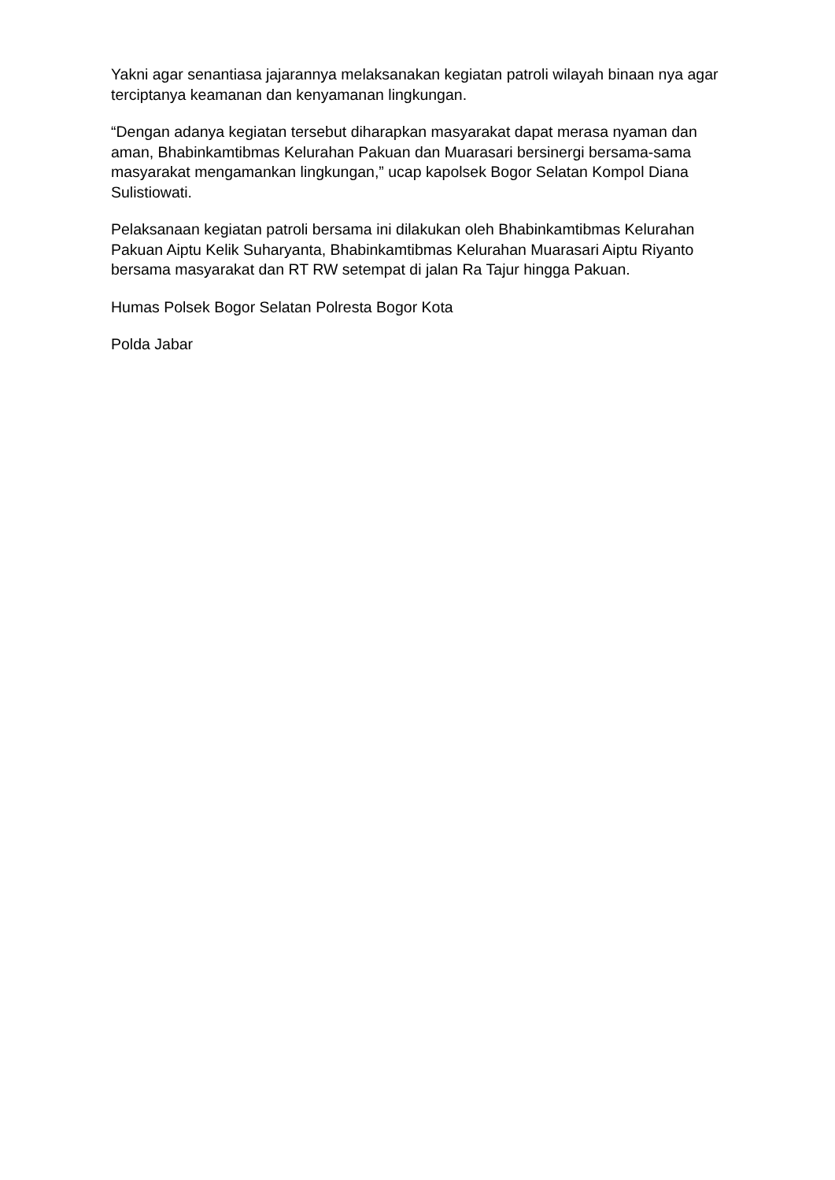Yakni agar senantiasa jajarannya melaksanakan kegiatan patroli wilayah binaan nya agar terciptanya keamanan dan kenyamanan lingkungan.
“Dengan adanya kegiatan tersebut diharapkan masyarakat dapat merasa nyaman dan aman, Bhabinkamtibmas Kelurahan Pakuan dan Muarasari bersinergi bersama-sama masyarakat mengamankan lingkungan,” ucap kapolsek Bogor Selatan Kompol Diana Sulistiowati.
Pelaksanaan kegiatan patroli bersama ini dilakukan oleh Bhabinkamtibmas Kelurahan Pakuan Aiptu Kelik Suharyanta, Bhabinkamtibmas Kelurahan Muarasari Aiptu Riyanto bersama masyarakat dan RT RW setempat di jalan Ra Tajur hingga Pakuan.
Humas Polsek Bogor Selatan Polresta Bogor Kota
Polda Jabar